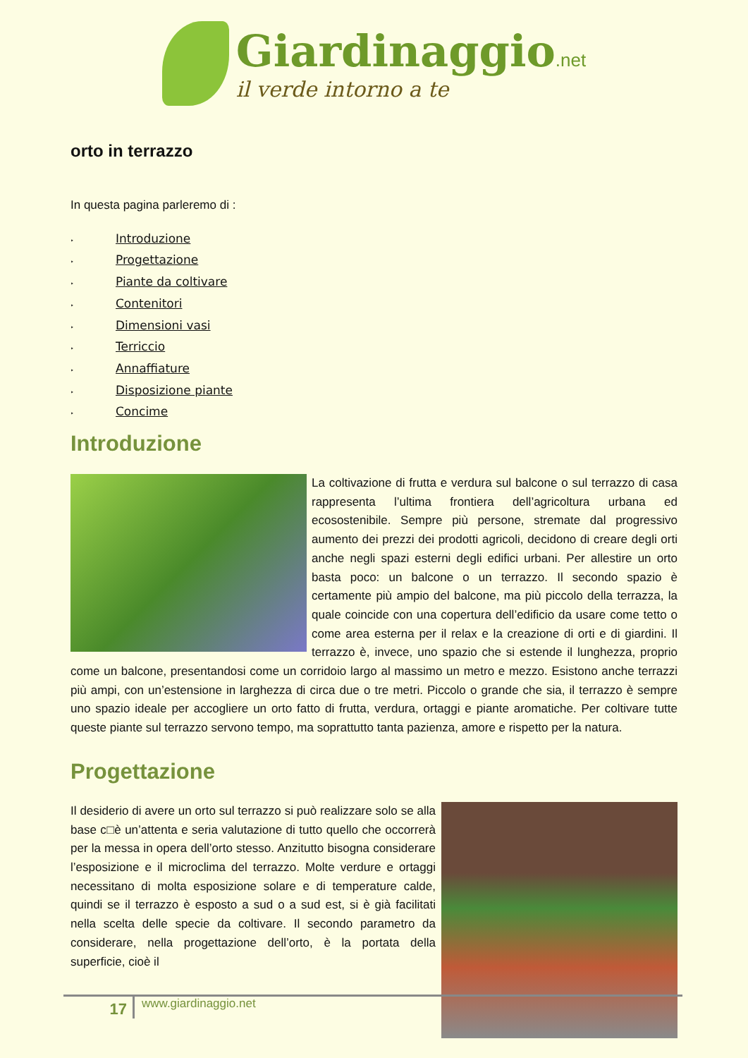Giardinaggio.net
il verde intorno a te
orto in terrazzo
In questa pagina parleremo di :
‣ Introduzione
‣ Progettazione
‣ Piante da coltivare
‣ Contenitori
‣ Dimensioni vasi
‣ Terriccio
‣ Annaffiature
‣ Disposizione piante
‣ Concime
Introduzione
La coltivazione di frutta e verdura sul balcone o sul terrazzo di casa rappresenta l’ultima frontiera dell’agricoltura urbana ed ecosostenibile. Sempre più persone, stremate dal progressivo aumento dei prezzi dei prodotti agricoli, decidono di creare degli orti anche negli spazi esterni degli edifici urbani. Per allestire un orto basta poco: un balcone o un terrazzo. Il secondo spazio è certamente più ampio del balcone, ma più piccolo della terrazza, la quale coincide con una copertura dell’edificio da usare come tetto o come area esterna per il relax e la creazione di orti e di giardini. Il terrazzo è, invece, uno spazio che si estende il lunghezza, proprio come un balcone, presentandosi come un corridoio largo al massimo un metro e mezzo. Esistono anche terrazzi più ampi, con un’estensione in larghezza di circa due o tre metri. Piccolo o grande che sia, il terrazzo è sempre uno spazio ideale per accogliere un orto fatto di frutta, verdura, ortaggi e piante aromatiche. Per coltivare tutte queste piante sul terrazzo servono tempo, ma soprattutto tanta pazienza, amore e rispetto per la natura.
Progettazione
Il desiderio di avere un orto sul terrazzo si può realizzare solo se alla base c□è un’attenta e seria valutazione di tutto quello che occorrerà per la messa in opera dell’orto stesso. Anzitutto bisogna considerare l’esposizione e il microclima del terrazzo. Molte verdure e ortaggi necessitano di molta esposizione solare e di temperature calde, quindi se il terrazzo è esposto a sud o a sud est, si è già facilitati nella scelta delle specie da coltivare. Il secondo parametro da considerare, nella progettazione dell’orto, è la portata della superficie, cioè il
17 www.giardinaggio.net